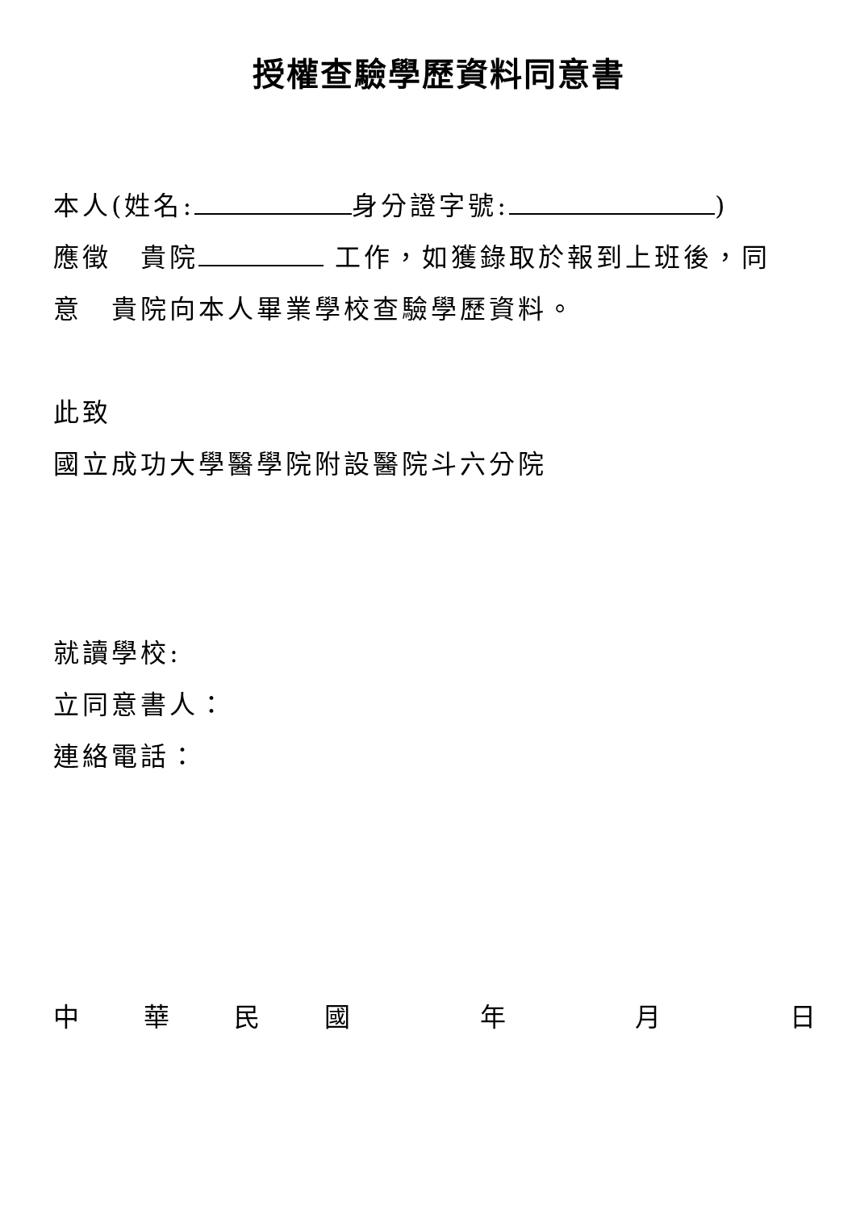授權查驗學歷資料同意書
本人(姓名: 身分證字號: )
應徵　貴院 工作，如獲錄取於報到上班後，同
意　貴院向本人畢業學校查驗學歷資料。
此致
國立成功大學醫學院附設醫院斗六分院
就讀學校:
立同意書人：
連絡電話：
中華民國 年 月 日